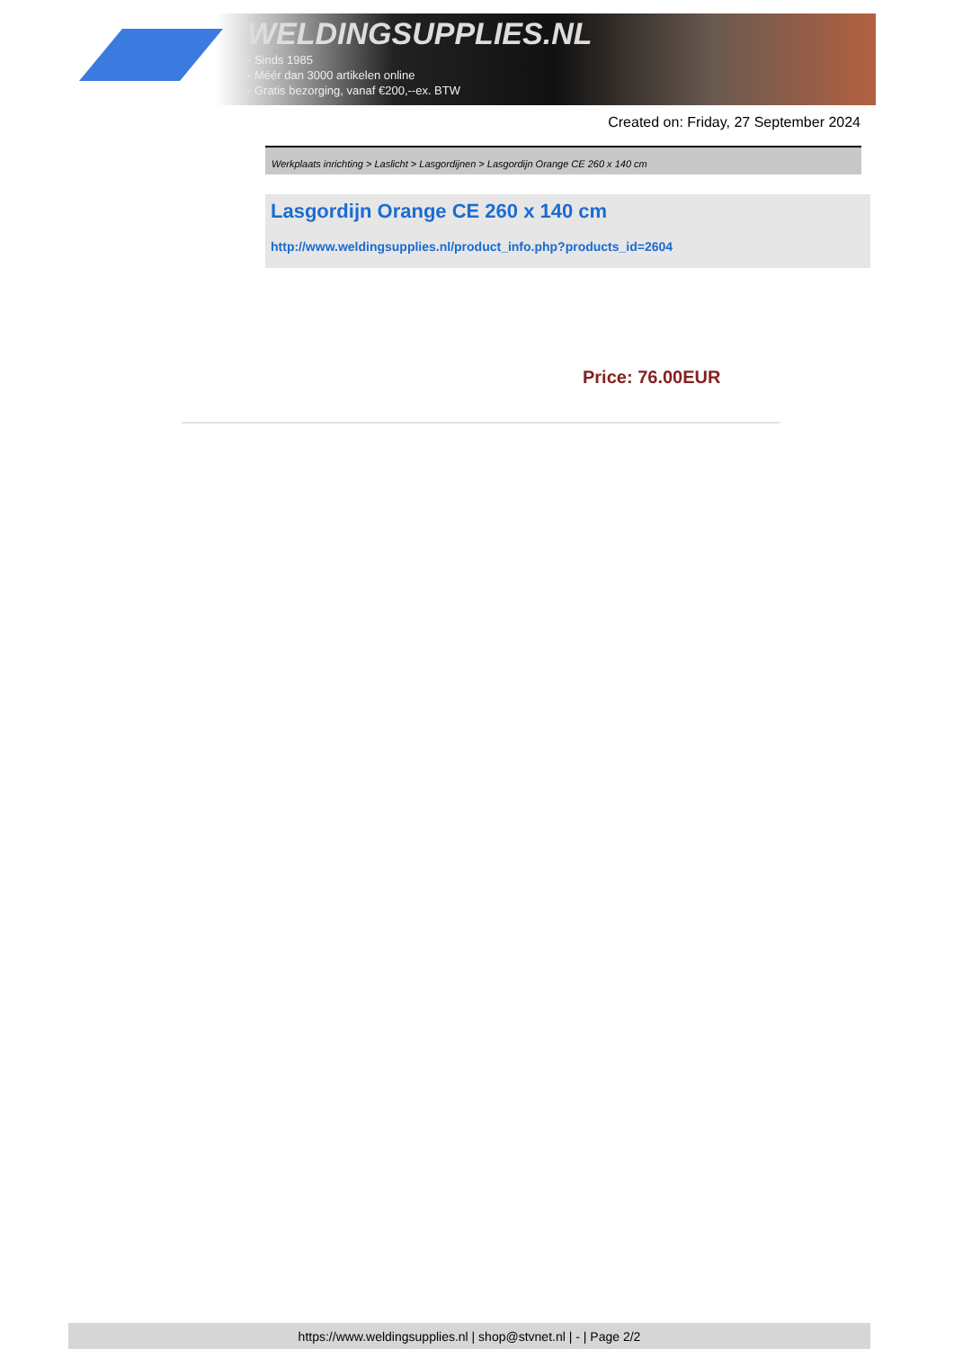WELDINGSUPPLIES.NL
- Sinds 1985
- Méér dan 3000 artikelen online
- Gratis bezorging, vanaf €200,--ex. BTW
Created on: Friday, 27 September 2024
Werkplaats inrichting > Laslicht > Lasgordijnen > Lasgordijn Orange CE 260 x 140 cm
Lasgordijn Orange CE 260 x 140 cm
http://www.weldingsupplies.nl/product_info.php?products_id=2604
Price: 76.00EUR
https://www.weldingsupplies.nl | shop@stvnet.nl | - | Page 2/2